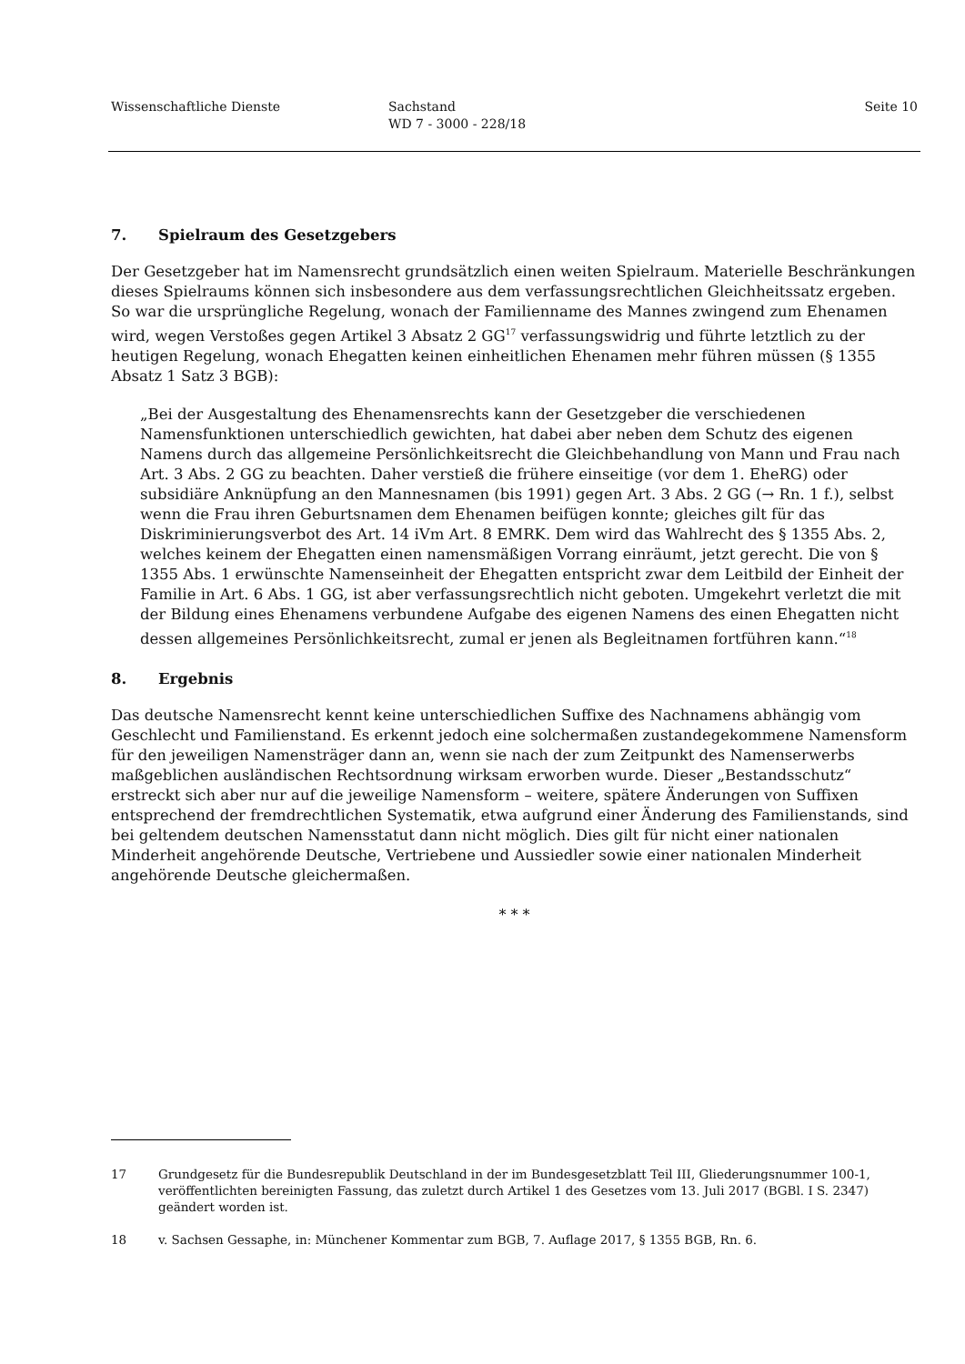Wissenschaftliche Dienste Sachstand
WD 7 - 3000 - 228/18
Seite 10
7. Spielraum des Gesetzgebers
Der Gesetzgeber hat im Namensrecht grundsätzlich einen weiten Spielraum. Materielle Beschränkungen dieses Spielraums können sich insbesondere aus dem verfassungsrechtlichen Gleichheitssatz ergeben. So war die ursprüngliche Regelung, wonach der Familienname des Mannes zwingend zum Ehenamen wird, wegen Verstoßes gegen Artikel 3 Absatz 2 GG<sup>17</sup> verfassungswidrig und führte letztlich zu der heutigen Regelung, wonach Ehegatten keinen einheitlichen Ehenamen mehr führen müssen (§ 1355 Absatz 1 Satz 3 BGB):
„Bei der Ausgestaltung des Ehenamensrechts kann der Gesetzgeber die verschiedenen Namensfunktionen unterschiedlich gewichten, hat dabei aber neben dem Schutz des eigenen Namens durch das allgemeine Persönlichkeitsrecht die Gleichbehandlung von Mann und Frau nach Art. 3 Abs. 2 GG zu beachten. Daher verstieß die frühere einseitige (vor dem 1. EheRG) oder subsidiäre Anknüpfung an den Mannesnamen (bis 1991) gegen Art. 3 Abs. 2 GG (→ Rn. 1 f.), selbst wenn die Frau ihren Geburtsnamen dem Ehenamen beifügen konnte; gleiches gilt für das Diskriminierungsverbot des Art. 14 iVm Art. 8 EMRK. Dem wird das Wahlrecht des § 1355 Abs. 2, welches keinem der Ehegatten einen namensmäßigen Vorrang einräumt, jetzt gerecht. Die von § 1355 Abs. 1 erwünschte Namenseinheit der Ehegatten entspricht zwar dem Leitbild der Einheit der Familie in Art. 6 Abs. 1 GG, ist aber verfassungsrechtlich nicht geboten. Umgekehrt verletzt die mit der Bildung eines Ehenamens verbundene Aufgabe des eigenen Namens des einen Ehegatten nicht dessen allgemeines Persönlichkeitsrecht, zumal er jenen als Begleitnamen fortführen kann.“<sup>18</sup>
8. Ergebnis
Das deutsche Namensrecht kennt keine unterschiedlichen Suffixe des Nachnamens abhängig vom Geschlecht und Familienstand. Es erkennt jedoch eine solchermaßen zustandegekommene Namensform für den jeweiligen Namensträger dann an, wenn sie nach der zum Zeitpunkt des Namenserwerbs maßgeblichen ausländischen Rechtsordnung wirksam erworben wurde. Dieser „Bestandsschutz“ erstreckt sich aber nur auf die jeweilige Namensform – weitere, spätere Änderungen von Suffixen entsprechend der fremdrechtlichen Systematik, etwa aufgrund einer Änderung des Familienstands, sind bei geltendem deutschen Namensstatut dann nicht möglich. Dies gilt für nicht einer nationalen Minderheit angehörende Deutsche, Vertriebene und Aussiedler sowie einer nationalen Minderheit angehörende Deutsche gleichermaßen.
* * *
17 Grundgesetz für die Bundesrepublik Deutschland in der im Bundesgesetzblatt Teil III, Gliederungsnummer 100-1, veröffentlichten bereinigten Fassung, das zuletzt durch Artikel 1 des Gesetzes vom 13. Juli 2017 (BGBl. I S. 2347) geändert worden ist.
18 v. Sachsen Gessaphe, in: Münchener Kommentar zum BGB, 7. Auflage 2017, § 1355 BGB, Rn. 6.